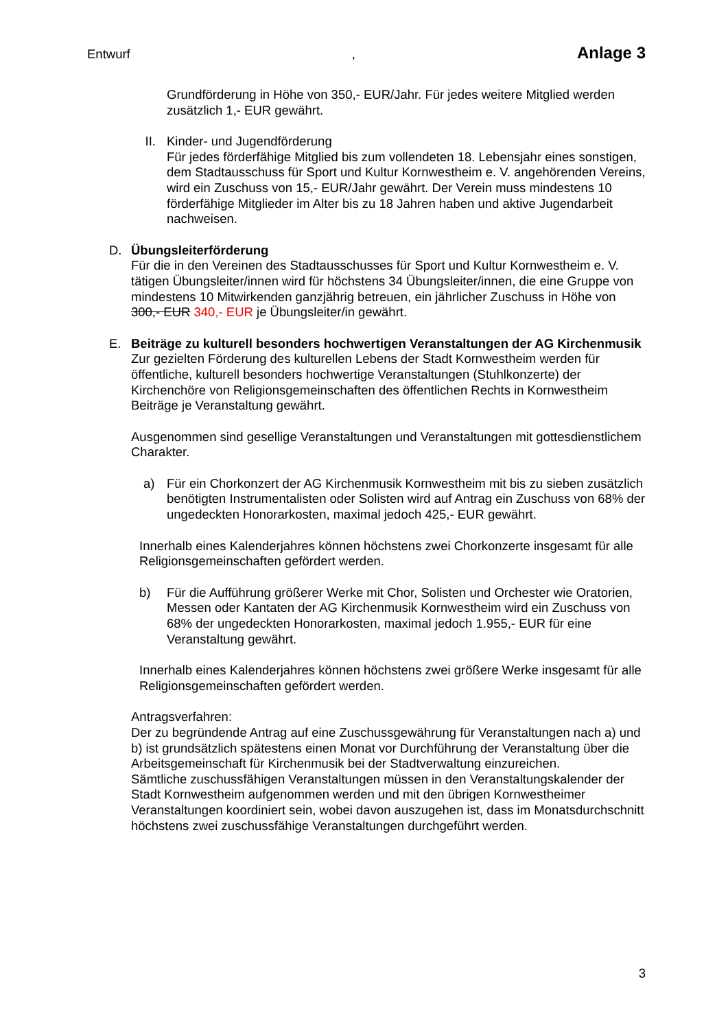Entwurf, Anlage 3
Grundförderung in Höhe von 350,- EUR/Jahr. Für jedes weitere Mitglied werden zusätzlich 1,- EUR gewährt.
II. Kinder- und Jugendförderung
Für jedes förderfähige Mitglied bis zum vollendeten 18. Lebensjahr eines sonstigen, dem Stadtausschuss für Sport und Kultur Kornwestheim e. V. angehörenden Vereins, wird ein Zuschuss von 15,- EUR/Jahr gewährt. Der Verein muss mindestens 10 förderfähige Mitglieder im Alter bis zu 18 Jahren haben und aktive Jugendarbeit nachweisen.
D. Übungsleiterförderung
Für die in den Vereinen des Stadtausschusses für Sport und Kultur Kornwestheim e. V. tätigen Übungsleiter/innen wird für höchstens 34 Übungsleiter/innen, die eine Gruppe von mindestens 10 Mitwirkenden ganzjährig betreuen, ein jährlicher Zuschuss in Höhe von 300,- EUR 340,- EUR je Übungsleiter/in gewährt.
E. Beiträge zu kulturell besonders hochwertigen Veranstaltungen der AG Kirchenmusik
Zur gezielten Förderung des kulturellen Lebens der Stadt Kornwestheim werden für öffentliche, kulturell besonders hochwertige Veranstaltungen (Stuhlkonzerte) der Kirchenchöre von Religionsgemeinschaften des öffentlichen Rechts in Kornwestheim Beiträge je Veranstaltung gewährt.
Ausgenommen sind gesellige Veranstaltungen und Veranstaltungen mit gottesdienstlichem Charakter.
a) Für ein Chorkonzert der AG Kirchenmusik Kornwestheim mit bis zu sieben zusätzlich benötigten Instrumentalisten oder Solisten wird auf Antrag ein Zuschuss von 68% der ungedeckten Honorarkosten, maximal jedoch 425,- EUR gewährt.
Innerhalb eines Kalenderjahres können höchstens zwei Chorkonzerte insgesamt für alle Religionsgemeinschaften gefördert werden.
b) Für die Aufführung größerer Werke mit Chor, Solisten und Orchester wie Oratorien, Messen oder Kantaten der AG Kirchenmusik Kornwestheim wird ein Zuschuss von 68% der ungedeckten Honorarkosten, maximal jedoch 1.955,- EUR für eine Veranstaltung gewährt.
Innerhalb eines Kalenderjahres können höchstens zwei größere Werke insgesamt für alle Religionsgemeinschaften gefördert werden.
Antragsverfahren:
Der zu begründende Antrag auf eine Zuschussgewährung für Veranstaltungen nach a) und b) ist grundsätzlich spätestens einen Monat vor Durchführung der Veranstaltung über die Arbeitsgemeinschaft für Kirchenmusik bei der Stadtverwaltung einzureichen.
Sämtliche zuschussfähigen Veranstaltungen müssen in den Veranstaltungskalender der Stadt Kornwestheim aufgenommen werden und mit den übrigen Kornwestheimer Veranstaltungen koordiniert sein, wobei davon auszugehen ist, dass im Monatsdurchschnitt höchstens zwei zuschussfähige Veranstaltungen durchgeführt werden.
3